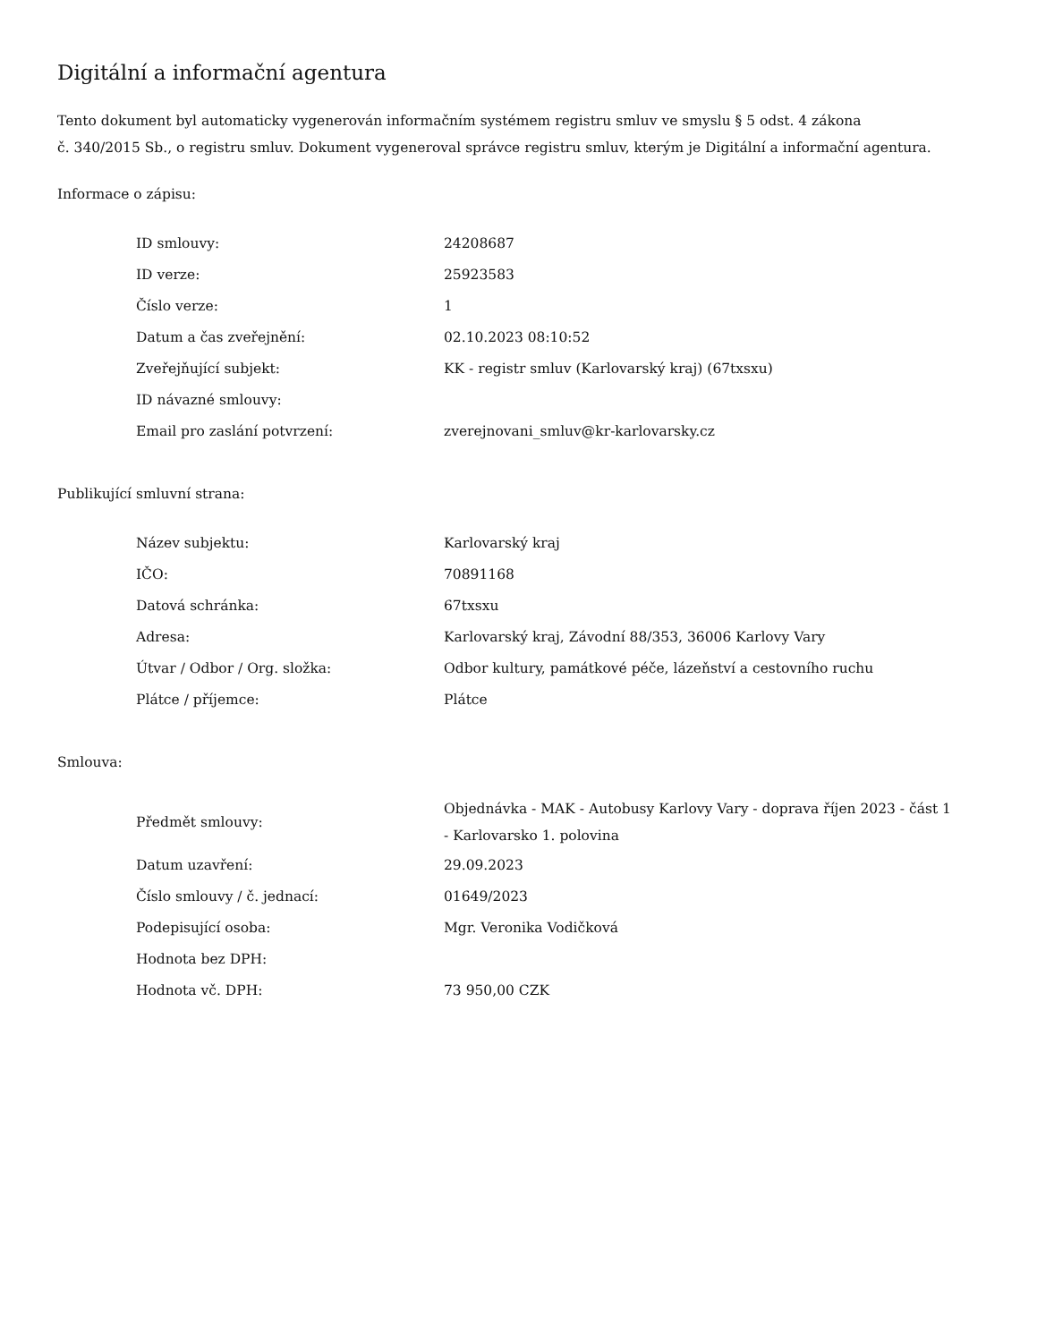Digitální a informační agentura
Tento dokument byl automaticky vygenerován informačním systémem registru smluv ve smyslu § 5 odst. 4 zákona
č. 340/2015 Sb., o registru smluv. Dokument vygeneroval správce registru smluv, kterým je Digitální a informační agentura.
Informace o zápisu:
| ID smlouvy: | 24208687 |
| ID verze: | 25923583 |
| Číslo verze: | 1 |
| Datum a čas zveřejnění: | 02.10.2023 08:10:52 |
| Zveřejňující subjekt: | KK - registr smluv (Karlovarský kraj) (67txsxu) |
| ID návazné smlouvy: | |
| Email pro zaslání potvrzení: | zverejnovani_smluv@kr-karlovarsky.cz |
Publikující smluvní strana:
| Název subjektu: | Karlovarský kraj |
| IČO: | 70891168 |
| Datová schránka: | 67txsxu |
| Adresa: | Karlovarský kraj, Závodní 88/353, 36006 Karlovy Vary |
| Útvar / Odbor / Org. složka: | Odbor kultury, památkové péče, lázeňství a cestovního ruchu |
| Plátce / příjemce: | Plátce |
Smlouva:
| Předmět smlouvy: | Objednávka - MAK - Autobusy Karlovy Vary - doprava říjen 2023 - část 1 - Karlovarsko 1. polovina |
| Datum uzavření: | 29.09.2023 |
| Číslo smlouvy / č. jednací: | 01649/2023 |
| Podepisující osoba: | Mgr. Veronika Vodičková |
| Hodnota bez DPH: | |
| Hodnota vč. DPH: | 73 950,00 CZK |